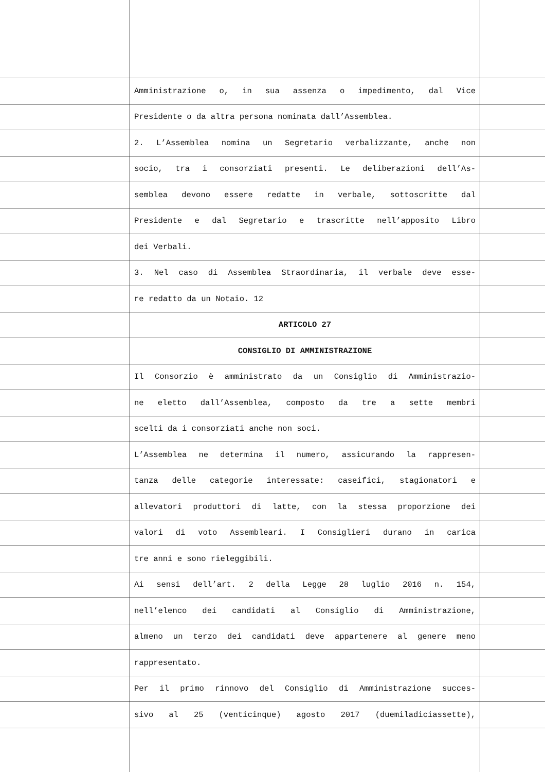Amministrazione o, in sua assenza o impedimento, dal Vice
Presidente o da altra persona nominata dall’Assemblea.
2. L’Assemblea nomina un Segretario verbalizzante, anche non
socio, tra i consorziati presenti. Le deliberazioni dell’As-
semblea devono essere redatte in verbale, sottoscritte dal
Presidente e dal Segretario e trascritte nell’apposito Libro
dei Verbali.
3. Nel caso di Assemblea Straordinaria, il verbale deve esse-
re redatto da un Notaio. 12
ARTICOLO 27
CONSIGLIO DI AMMINISTRAZIONE
Il Consorzio è amministrato da un Consiglio di Amministrazio-
ne eletto dall’Assemblea, composto da tre a sette membri
scelti da i consorziati anche non soci.
L’Assemblea ne determina il numero, assicurando la rappresen-
tanza delle categorie interessate: caseifici, stagionatori e
allevatori produttori di latte, con la stessa proporzione dei
valori di voto Assembleari. I Consiglieri durano in carica
tre anni e sono rieleggibili.
Ai sensi dell’art. 2 della Legge 28 luglio 2016 n. 154,
nell’elenco dei candidati al Consiglio di Amministrazione,
almeno un terzo dei candidati deve appartenere al genere meno
rappresentato.
Per il primo rinnovo del Consiglio di Amministrazione succes-
sivo al 25 (venticinque) agosto 2017 (duemiladiciassette),